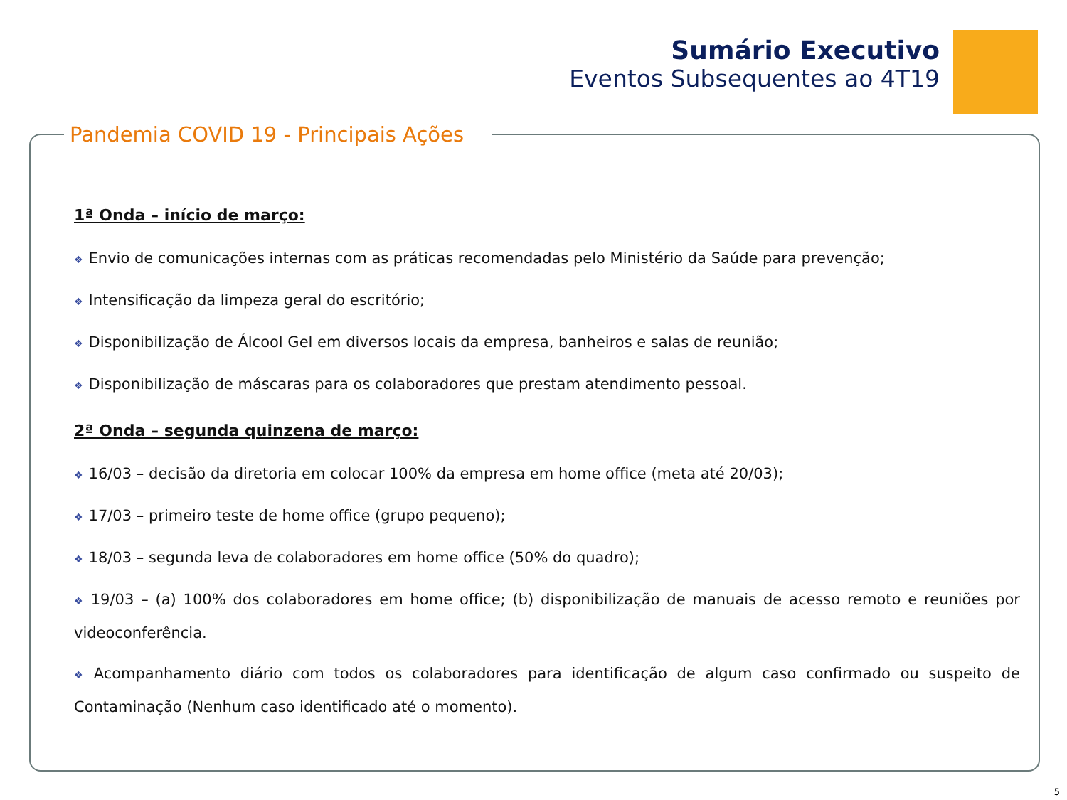Sumário Executivo
Eventos Subsequentes ao 4T19
Pandemia COVID 19 - Principais Ações
1ª Onda – início de março:
❖ Envio de comunicações internas com as práticas recomendadas pelo Ministério da Saúde para prevenção;
❖ Intensificação da limpeza geral do escritório;
❖ Disponibilização de Álcool Gel em diversos locais da empresa, banheiros e salas de reunião;
❖ Disponibilização de máscaras para os colaboradores que prestam atendimento pessoal.
2ª Onda – segunda quinzena de março:
❖ 16/03 – decisão da diretoria em colocar 100% da empresa em home office (meta até 20/03);
❖ 17/03 – primeiro teste de home office (grupo pequeno);
❖ 18/03 – segunda leva de colaboradores em home office (50% do quadro);
❖ 19/03 – (a) 100% dos colaboradores em home office; (b) disponibilização de manuais de acesso remoto e reuniões por videoconferência.
❖ Acompanhamento diário com todos os colaboradores para identificação de algum caso confirmado ou suspeito de Contaminação (Nenhum caso identificado até o momento).
5